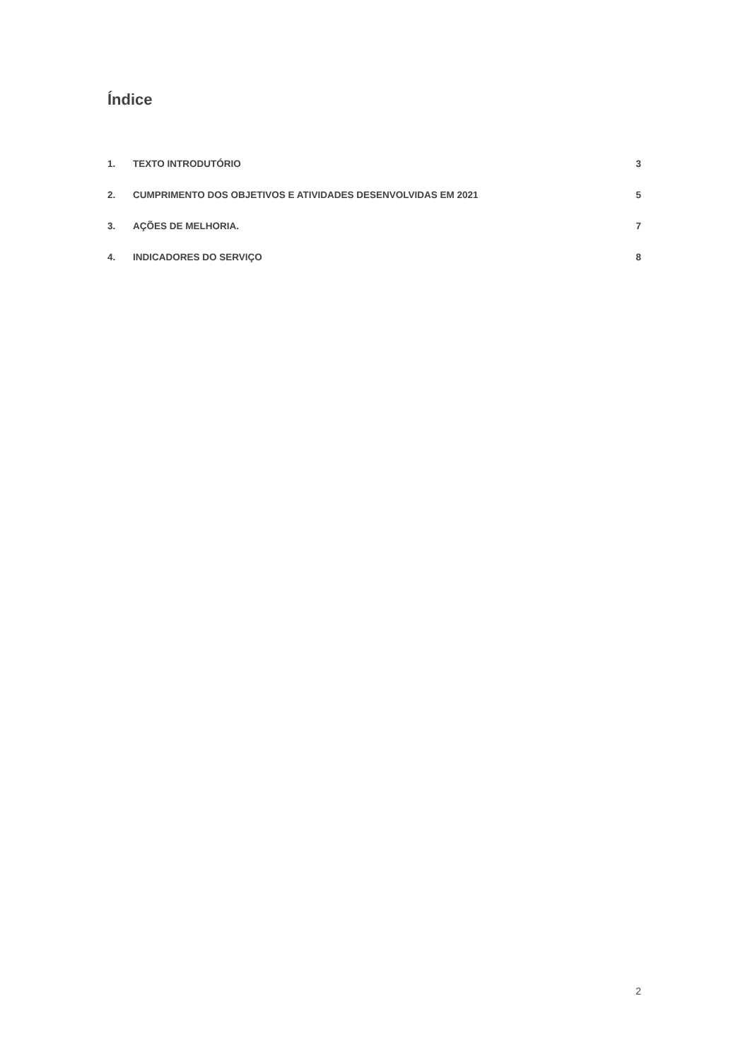Índice
1. TEXTO INTRODUTÓRIO 3
2. CUMPRIMENTO DOS OBJETIVOS E ATIVIDADES DESENVOLVIDAS EM 2021 5
3. AÇÕES DE MELHORIA. 7
4. INDICADORES DO SERVIÇO 8
2